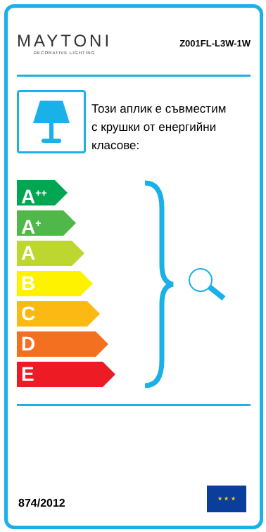MAYTONI
DECORATIVE LIGHTING
Z001FL-L3W-1W
Този аплик е съвместим
с крушки от енергийни
класове:
A<sup>++</sup>
A<sup>+</sup>
A
B
C
D
E
874/2012
★ ★ ★